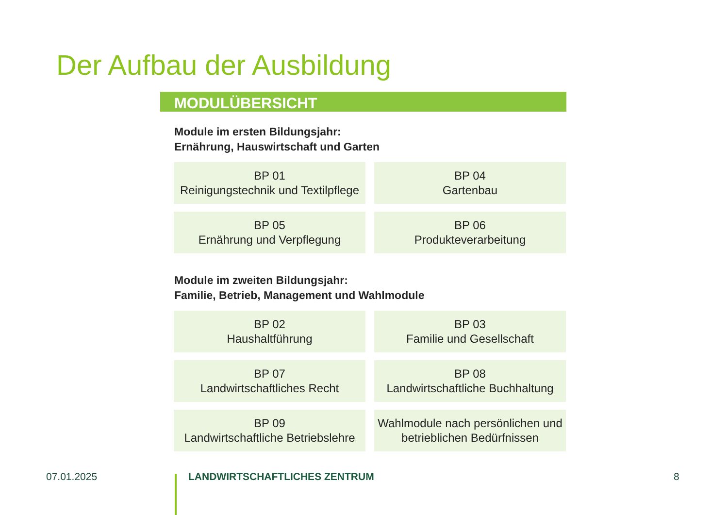Der Aufbau der Ausbildung
MODULÜBERSICHT
Module im ersten Bildungsjahr:
Ernährung, Hauswirtschaft und Garten
BP 01
Reinigungstechnik und Textilpflege
BP 04
Gartenbau
BP 05
Ernährung und Verpflegung
BP 06
Produkteverarbeitung
Module im zweiten Bildungsjahr:
Familie, Betrieb, Management und Wahlmodule
BP 02
Haushaltführung
BP 03
Familie und Gesellschaft
BP 07
Landwirtschaftliches Recht
BP 08
Landwirtschaftliche Buchhaltung
BP 09
Landwirtschaftliche Betriebslehre
Wahlmodule nach persönlichen und
betrieblichen Bedürfnissen
07.01.2025 LANDWIRTSCHAFTLICHES ZENTRUM 8